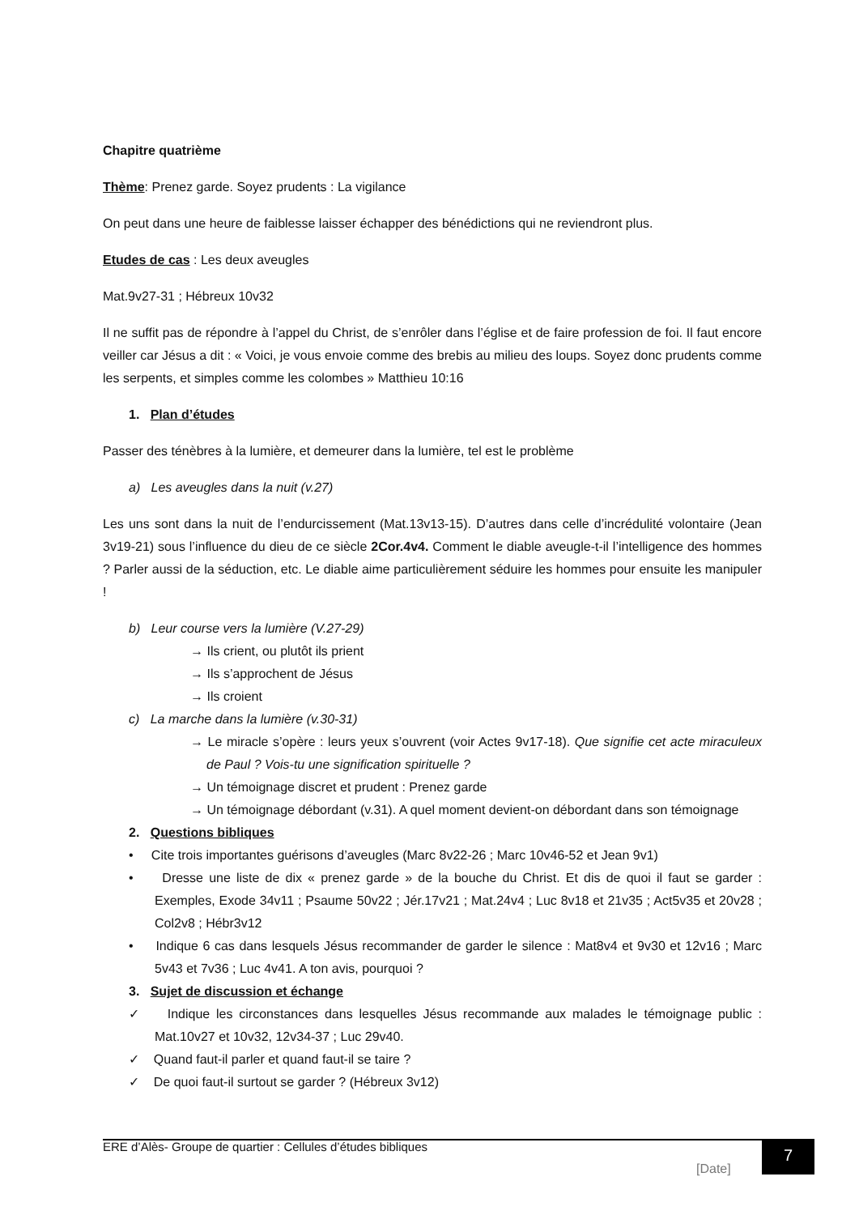Chapitre quatrième
Thème: Prenez garde. Soyez prudents : La vigilance
On peut dans une heure de faiblesse laisser échapper des bénédictions qui ne reviendront plus.
Etudes de cas : Les deux aveugles
Mat.9v27-31 ; Hébreux 10v32
Il ne suffit pas de répondre à l’appel du Christ, de s’enrôler dans l’église et de faire profession de foi. Il faut encore veiller car Jésus a dit : « Voici, je vous envoie comme des brebis au milieu des loups. Soyez donc prudents comme les serpents, et simples comme les colombes » Matthieu 10:16
1. Plan d’études
Passer des ténèbres à la lumière, et demeurer dans la lumière, tel est le problème
a) Les aveugles dans la nuit (v.27)
Les uns sont dans la nuit de l’endurcissement (Mat.13v13-15). D’autres dans celle d’incrédulité volontaire (Jean 3v19-21) sous l’influence du dieu de ce siècle 2Cor.4v4. Comment le diable aveugle-t-il l’intelligence des hommes ? Parler aussi de la séduction, etc. Le diable aime particulièrement séduire les hommes pour ensuite les manipuler !
b) Leur course vers la lumière (V.27-29)
→ Ils crient, ou plutôt ils prient
→ Ils s’approchent de Jésus
→ Ils croient
c) La marche dans la lumière (v.30-31)
→ Le miracle s’opère : leurs yeux s’ouvrent (voir Actes 9v17-18). Que signifie cet acte miraculeux de Paul ? Vois-tu une signification spirituelle ?
→ Un témoignage discret et prudent : Prenez garde
→ Un témoignage débordant (v.31). A quel moment devient-on débordant dans son témoignage
2. Questions bibliques
• Cite trois importantes guérisons d’aveugles (Marc 8v22-26 ; Marc 10v46-52 et Jean 9v1)
• Dresse une liste de dix « prenez garde » de la bouche du Christ. Et dis de quoi il faut se garder : Exemples, Exode 34v11 ; Psaume 50v22 ; Jér.17v21 ; Mat.24v4 ; Luc 8v18 et 21v35 ; Act5v35 et 20v28 ; Col2v8 ; Hébr3v12
• Indique 6 cas dans lesquels Jésus recommander de garder le silence : Mat8v4 et 9v30 et 12v16 ; Marc 5v43 et 7v36 ; Luc 4v41. A ton avis, pourquoi ?
3. Sujet de discussion et échange
✓ Indique les circonstances dans lesquelles Jésus recommande aux malades le témoignage public : Mat.10v27 et 10v32, 12v34-37 ; Luc 29v40.
✓ Quand faut-il parler et quand faut-il se taire ?
✓ De quoi faut-il surtout se garder ? (Hébreux 3v12)
ERE d’Alès- Groupe de quartier : Cellules d’études bibliques
[Date]
7